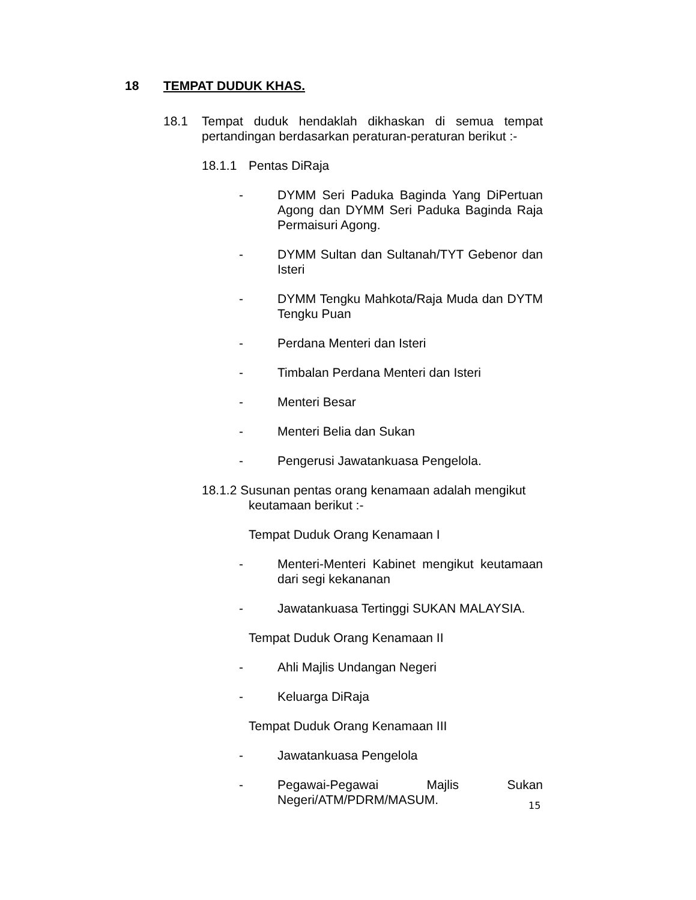18 TEMPAT DUDUK KHAS.
18.1 Tempat duduk hendaklah dikhaskan di semua tempat pertandingan berdasarkan peraturan-peraturan berikut :-
18.1.1 Pentas DiRaja
- DYMM Seri Paduka Baginda Yang DiPertuan Agong dan DYMM Seri Paduka Baginda Raja Permaisuri Agong.
- DYMM Sultan dan Sultanah/TYT Gebenor dan Isteri
- DYMM Tengku Mahkota/Raja Muda dan DYTM Tengku Puan
- Perdana Menteri dan Isteri
- Timbalan Perdana Menteri dan Isteri
- Menteri Besar
- Menteri Belia dan Sukan
- Pengerusi Jawatankuasa Pengelola.
18.1.2 Susunan pentas orang kenamaan adalah mengikut
keutamaan berikut :-
Tempat Duduk Orang Kenamaan I
- Menteri-Menteri Kabinet mengikut keutamaan dari segi kekananan
- Jawatankuasa Tertinggi SUKAN MALAYSIA.
Tempat Duduk Orang Kenamaan II
- Ahli Majlis Undangan Negeri
- Keluarga DiRaja
Tempat Duduk Orang Kenamaan III
- Jawatankuasa Pengelola
- Pegawai-Pegawai Majlis Sukan Negeri/ATM/PDRM/MASUM.
15